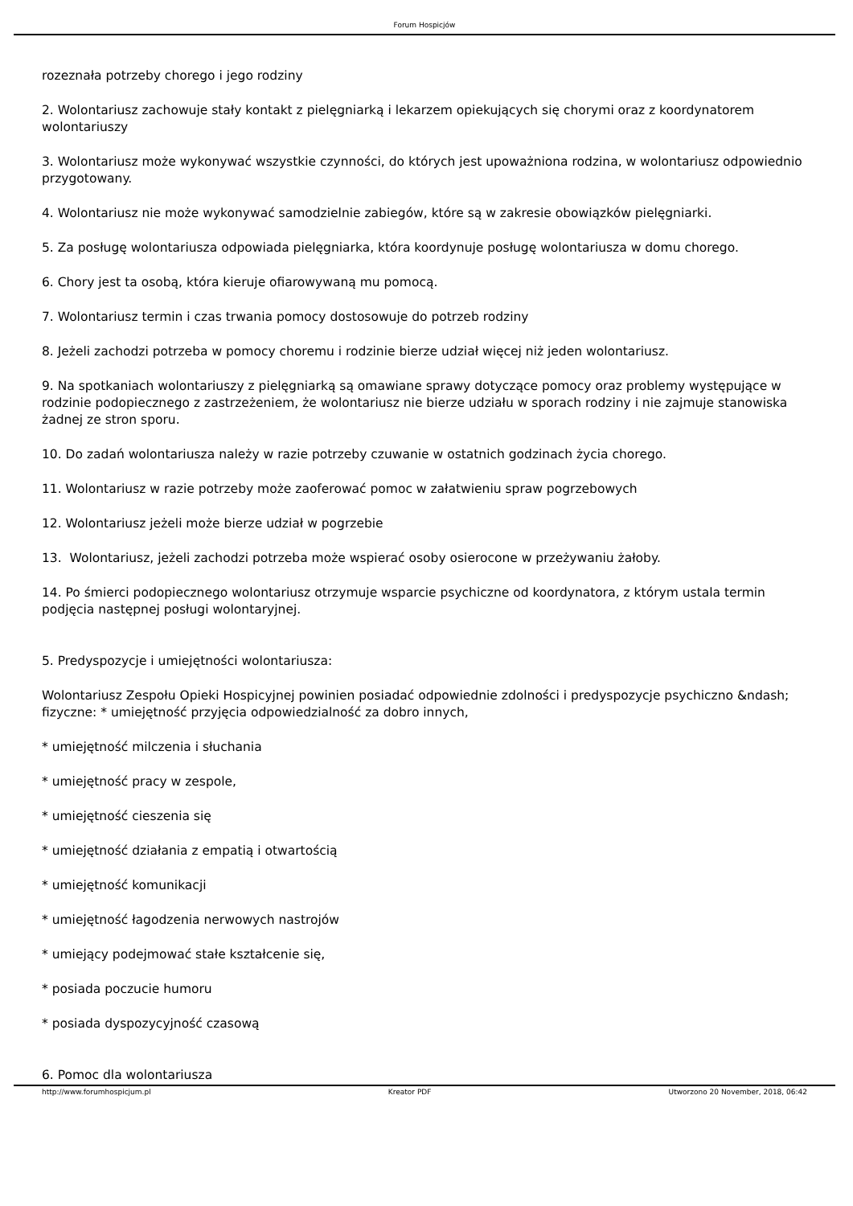Forum Hospicjów
rozeznała potrzeby chorego i jego rodziny
2. Wolontariusz zachowuje stały kontakt z pielęgniarką i lekarzem opiekujących się chorymi oraz z koordynatorem wolontariuszy
3. Wolontariusz może wykonywać wszystkie czynności, do których jest upoważniona rodzina, w wolontariusz odpowiednio przygotowany.
4. Wolontariusz nie może wykonywać samodzielnie zabiegów, które są w zakresie obowiązków pielęgniarki.
5. Za posługę wolontariusza odpowiada pielęgniarka, która koordynuje posługę wolontariusza w domu chorego.
6. Chory jest ta osobą, która kieruje ofiarowywaną mu pomocą.
7. Wolontariusz termin i czas trwania pomocy dostosowuje do potrzeb rodziny
8. Jeżeli zachodzi potrzeba w pomocy choremu i rodzinie bierze udział więcej niż jeden wolontariusz.
9. Na spotkaniach wolontariuszy z pielęgniarką są omawiane sprawy dotyczące pomocy oraz problemy występujące w rodzinie podopiecznego z zastrzeżeniem, że wolontariusz nie bierze udziału w sporach rodziny i nie zajmuje stanowiska żadnej ze stron sporu.
10. Do zadań wolontariusza należy w razie potrzeby czuwanie w ostatnich godzinach życia chorego.
11. Wolontariusz w razie potrzeby może zaoferować pomoc w załatwieniu spraw pogrzebowych
12. Wolontariusz jeżeli może bierze udział w pogrzebie
13. Wolontariusz, jeżeli zachodzi potrzeba może wspierać osoby osierocone w przeżywaniu żałoby.
14. Po śmierci podopiecznego wolontariusz otrzymuje wsparcie psychiczne od koordynatora, z którym ustala termin podjęcia następnej posługi wolontaryjnej.
5. Predyspozycje i umiejętności wolontariusza:
Wolontariusz Zespołu Opieki Hospicyjnej powinien posiadać odpowiednie zdolności i predyspozycje psychiczno &ndash; fizyczne: * umiejętność przyjęcia odpowiedzialność za dobro innych,
* umiejętność milczenia i słuchania
* umiejętność pracy w zespole,
* umiejętność cieszenia się
* umiejętność działania z empatią i otwartością
* umiejętność komunikacji
* umiejętność łagodzenia nerwowych nastrojów
* umiejący podejmować stałe kształcenie się,
* posiada poczucie humoru
* posiada dyspozycyjność czasową
6. Pomoc dla wolontariusza
http://www.forumhospicjum.pl Kreator PDF Utworzono 20 November, 2018, 06:42